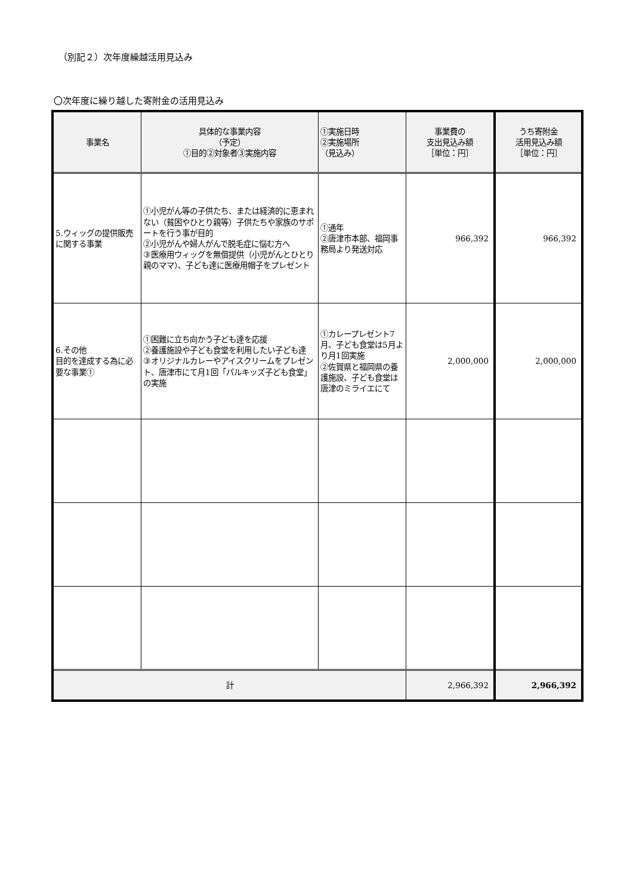（別記２）次年度繰越活用見込み
〇次年度に繰り越した寄附金の活用見込み
| 事業名 | 具体的な事業内容 （予定） ①目的②対象者③実施内容 | ①実施日時 ②実施場所 （見込み） | 事業費の 支出見込み額 ［単位：円］ | うち寄附金 活用見込み額 ［単位：円］ |
| --- | --- | --- | --- | --- |
| 5.ウィッグの提供販売に関する事業 | ①小児がん等の子供たち、または経済的に恵まれない（貧困やひとり親等）子供たちや家族のサポートを行う事が目的 ②小児がんや婦人がんで脱毛症に悩む方へ ③医療用ウィッグを無償提供（小児がんとひとり親のママ）、子ども達に医療用帽子をプレゼント | ①通年 ②唐津市本部、福岡事務局より発送対応 | 966,392 | 966,392 |
| 6.その他 目的を達成する為に必要な事業① | ①困難に立ち向かう子ども達を応援 ②養護施設や子ども食堂を利用したい子ども達 ③オリジナルカレーやアイスクリームをプレゼント、唐津市にて月1回「パルキッズ子ども食堂」の実施 | ①カレープレゼント7月、子ども食堂は5月より月1回実施 ②佐賀県と福岡県の養護施設、子ども食堂は唐津のミライエにて | 2,000,000 | 2,000,000 |
| 計 | | | 2,966,392 | 2,966,392 |